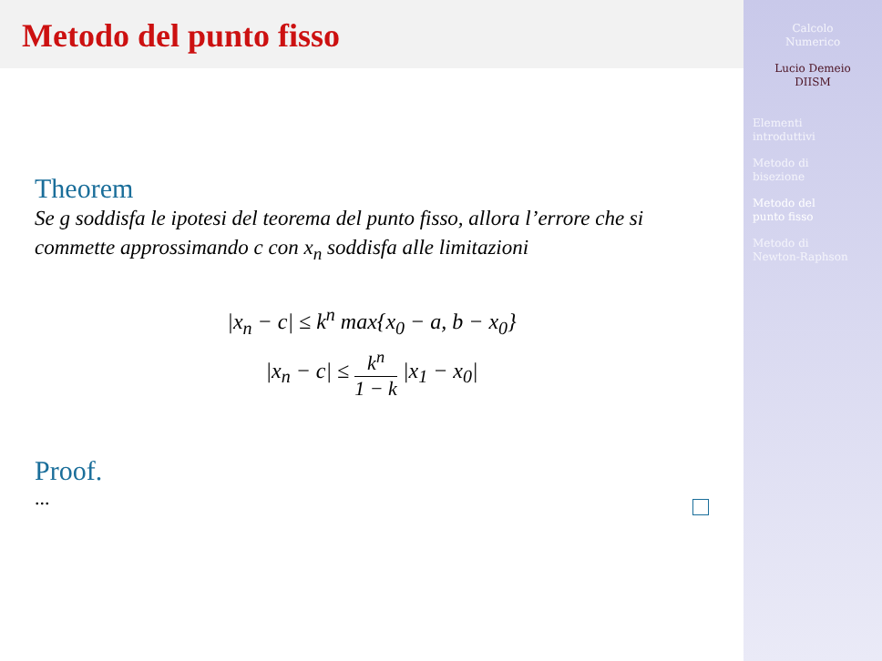Metodo del punto fisso
Theorem
Se g soddisfa le ipotesi del teorema del punto fisso, allora l’errore che si commette approssimando c con x<sub>n</sub> soddisfa alle limitazioni
|x<sub>n</sub> − c| ≤ k<sup>n</sup> max{x<sub>0</sub> − a, b − x<sub>0</sub>}
|x<sub>n</sub> − c| ≤ k<sup>n</sup> 1 − k |x<sub>1</sub> − x<sub>0</sub>|
Proof.
...
Calcolo
Numerico
Lucio Demeio
DIISM
Elementi
introduttivi
Metodo di
bisezione
Metodo del
punto fisso
Metodo di
Newton-Raphson